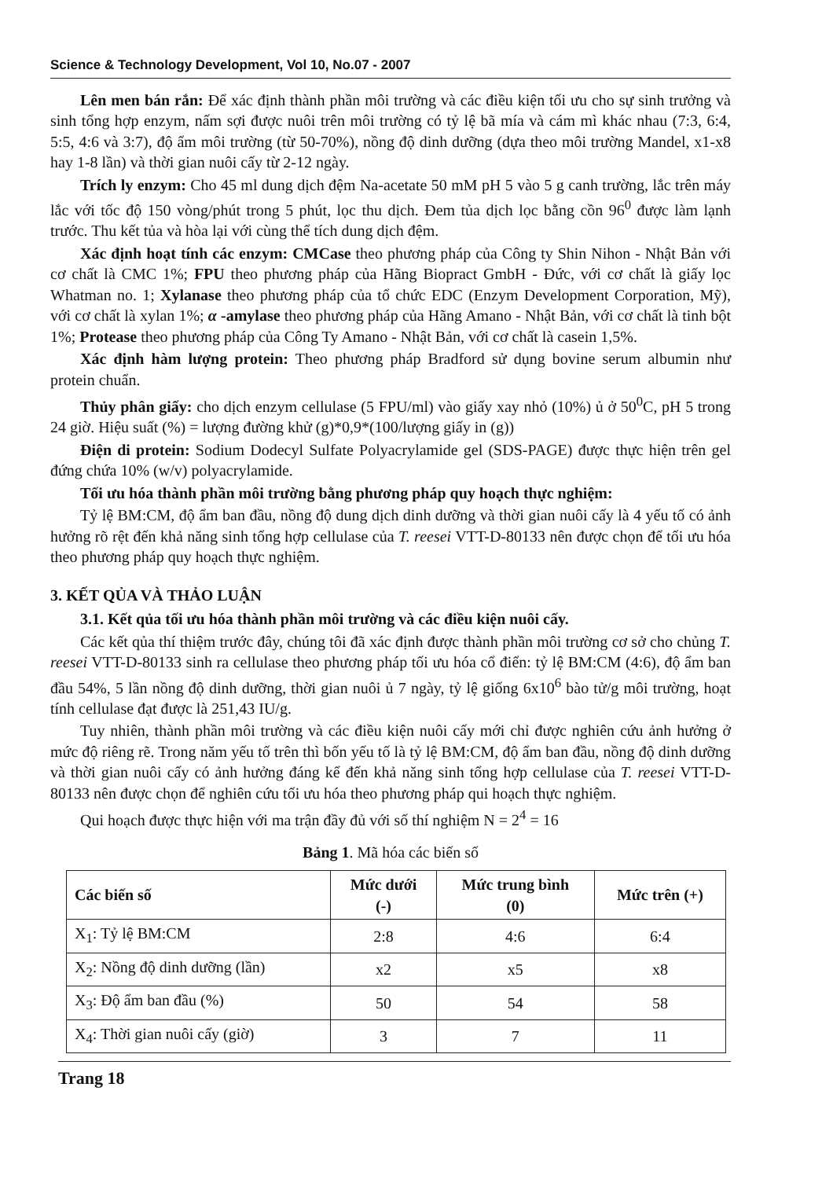Science & Technology Development, Vol 10, No.07 - 2007
Lên men bán rắn: Để xác định thành phần môi trường và các điều kiện tối ưu cho sự sinh trưởng và sinh tổng hợp enzym, nấm sợi được nuôi trên môi trường có tỷ lệ bã mía và cám mì khác nhau (7:3, 6:4, 5:5, 4:6 và 3:7), độ ẩm môi trường (từ 50-70%), nồng độ dinh dưỡng (dựa theo môi trường Mandel, x1-x8 hay 1-8 lần) và thời gian nuôi cấy từ 2-12 ngày.
Trích ly enzym: Cho 45 ml dung dịch đệm Na-acetate 50 mM pH 5 vào 5 g canh trường, lắc trên máy lắc với tốc độ 150 vòng/phút trong 5 phút, lọc thu dịch. Đem tủa dịch lọc bằng cồn 96<sup>0</sup> được làm lạnh trước. Thu kết tủa và hòa lại với cùng thể tích dung dịch đệm.
Xác định hoạt tính các enzym: CMCase theo phương pháp của Công ty Shin Nihon - Nhật Bản với cơ chất là CMC 1%; FPU theo phương pháp của Hãng Biopract GmbH - Đức, với cơ chất là giấy lọc Whatman no. 1; Xylanase theo phương pháp của tổ chức EDC (Enzym Development Corporation, Mỹ), với cơ chất là xylan 1%; α -amylase theo phương pháp của Hãng Amano - Nhật Bản, với cơ chất là tinh bột 1%; Protease theo phương pháp của Công Ty Amano - Nhật Bản, với cơ chất là casein 1,5%.
Xác định hàm lượng protein: Theo phương pháp Bradford sử dụng bovine serum albumin như protein chuẩn.
Thủy phân giấy: cho dịch enzym cellulase (5 FPU/ml) vào giấy xay nhỏ (10%) ủ ở 50<sup>0</sup>C, pH 5 trong 24 giờ. Hiệu suất (%) = lượng đường khử (g)*0,9*(100/lượng giấy in (g))
Điện di protein: Sodium Dodecyl Sulfate Polyacrylamide gel (SDS-PAGE) được thực hiện trên gel đứng chứa 10% (w/v) polyacrylamide.
Tối ưu hóa thành phần môi trường bằng phương pháp quy hoạch thực nghiệm:
Tỷ lệ BM:CM, độ ẩm ban đầu, nồng độ dung dịch dinh dưỡng và thời gian nuôi cấy là 4 yếu tố có ảnh hưởng rõ rệt đến khả năng sinh tổng hợp cellulase của T. reesei VTT-D-80133 nên được chọn để tối ưu hóa theo phương pháp quy hoạch thực nghiệm.
3. KẾT QỦA VÀ THẢO LUẬN
3.1. Kết qủa tối ưu hóa thành phần môi trường và các điều kiện nuôi cấy.
Các kết qủa thí thiệm trước đây, chúng tôi đã xác định được thành phần môi trường cơ sở cho chủng T. reesei VTT-D-80133 sinh ra cellulase theo phương pháp tối ưu hóa cổ điển: tỷ lệ BM:CM (4:6), độ ẩm ban đầu 54%, 5 lần nồng độ dinh dưỡng, thời gian nuôi ủ 7 ngày, tỷ lệ giống 6x10<sup>6</sup> bào tử/g môi trường, hoạt tính cellulase đạt được là 251,43 IU/g.
Tuy nhiên, thành phần môi trường và các điều kiện nuôi cấy mới chỉ được nghiên cứu ảnh hưởng ở mức độ riêng rẽ. Trong năm yếu tố trên thì bốn yếu tố là tỷ lệ BM:CM, độ ẩm ban đầu, nồng độ dinh dưỡng và thời gian nuôi cấy có ảnh hưởng đáng kể đến khả năng sinh tổng hợp cellulase của T. reesei VTT-D-80133 nên được chọn để nghiên cứu tối ưu hóa theo phương pháp qui hoạch thực nghiệm.
Qui hoạch được thực hiện với ma trận đầy đủ với số thí nghiệm N = 2<sup>4</sup> = 16
Bảng 1. Mã hóa các biến số
| Các biến số | Mức dưới (-) | Mức trung bình (0) | Mức trên (+) |
| --- | --- | --- | --- |
| X<sub>1</sub>: Tỷ lệ BM:CM | 2:8 | 4:6 | 6:4 |
| X<sub>2</sub>: Nồng độ dinh dưỡng (lần) | x2 | x5 | x8 |
| X<sub>3</sub>: Độ ẩm ban đầu (%) | 50 | 54 | 58 |
| X<sub>4</sub>: Thời gian nuôi cấy (giờ) | 3 | 7 | 11 |
Trang 18